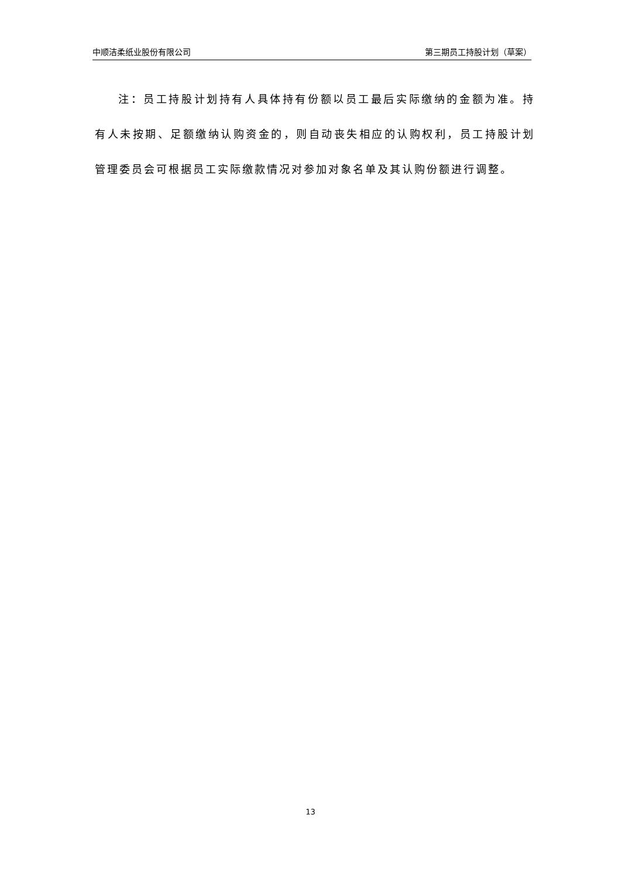中顺洁柔纸业股份有限公司 第三期员工持股计划（草案）
注：员工持股计划持有人具体持有份额以员工最后实际缴纳的金额为准。持有人未按期、足额缴纳认购资金的，则自动丧失相应的认购权利，员工持股计划管理委员会可根据员工实际缴款情况对参加对象名单及其认购份额进行调整。
13